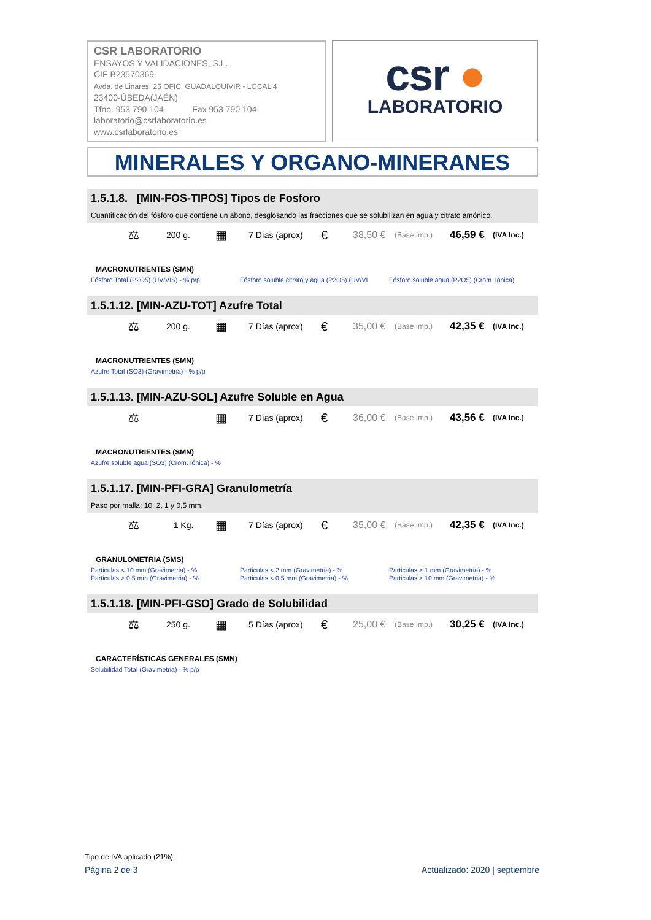CSR LABORATORIO
ENSAYOS Y VALIDACIONES, S.L.
CIF B23570369
Avda. de Linares, 25 OFIC. GUADALQUIVIR - LOCAL 4
23400-ÚBEDA(JAÉN)
Tfno. 953 790 104 Fax 953 790 104
laboratorio@csrlaboratorio.es
www.csrlaboratorio.es
csr ●
LABORATORIO
MINERALES Y ORGANO-MINERANES
1.5.1.8. [MIN-FOS-TIPOS] Tipos de Fosforo
Cuantificación del fósforo que contiene un abono, desglosando las fracciones que se solubilizan en agua y citrato amónico.
⚖ 200 g. ▦ 7 Días (aprox) € 38,50 € (Base Imp.) 46,59 € (IVA Inc.)
MACRONUTRIENTES (SMN)
Fósforo Total (P2O5) (UV/VIS) - % p/p Fósforo soluble citrato y agua (P2O5) (UV/VI
Fósforo soluble agua (P2O5) (Crom. Iónica)
1.5.1.12. [MIN-AZU-TOT] Azufre Total
⚖ 200 g. ▦ 7 Días (aprox) € 35,00 € (Base Imp.) 42,35 € (IVA Inc.)
MACRONUTRIENTES (SMN)
Azufre Total (SO3) (Gravimetria) - % p/p
1.5.1.13. [MIN-AZU-SOL] Azufre Soluble en Agua
⚖ ▦ 7 Días (aprox) € 36,00 € (Base Imp.) 43,56 € (IVA Inc.)
MACRONUTRIENTES (SMN)
Azufre soluble agua (SO3) (Crom. Iónica) - %
1.5.1.17. [MIN-PFI-GRA] Granulometría
Paso por malla: 10, 2, 1 y 0,5 mm.
⚖ 1 Kg. ▦ 7 Días (aprox) € 35,00 € (Base Imp.) 42,35 € (IVA Inc.)
GRANULOMETRIA (SMS)
Particulas < 10 mm (Gravimetria) - %
Particulas > 0,5 mm (Gravimetria) - %
Particulas < 2 mm (Gravimetria) - %
Particulas < 0,5 mm (Gravimetria) - %
Particulas > 1 mm (Gravimetria) - %
Particulas > 10 mm (Gravimetria) - %
1.5.1.18. [MIN-PFI-GSO] Grado de Solubilidad
⚖ 250 g. ▦ 5 Días (aprox) € 25,00 € (Base Imp.) 30,25 € (IVA Inc.)
CARACTERÍSTICAS GENERALES (SMN)
Solubilidad Total (Gravimetria) - % p/p
Tipo de IVA aplicado (21%)
Página 2 de 3 Actualizado: 2020 | septiembre